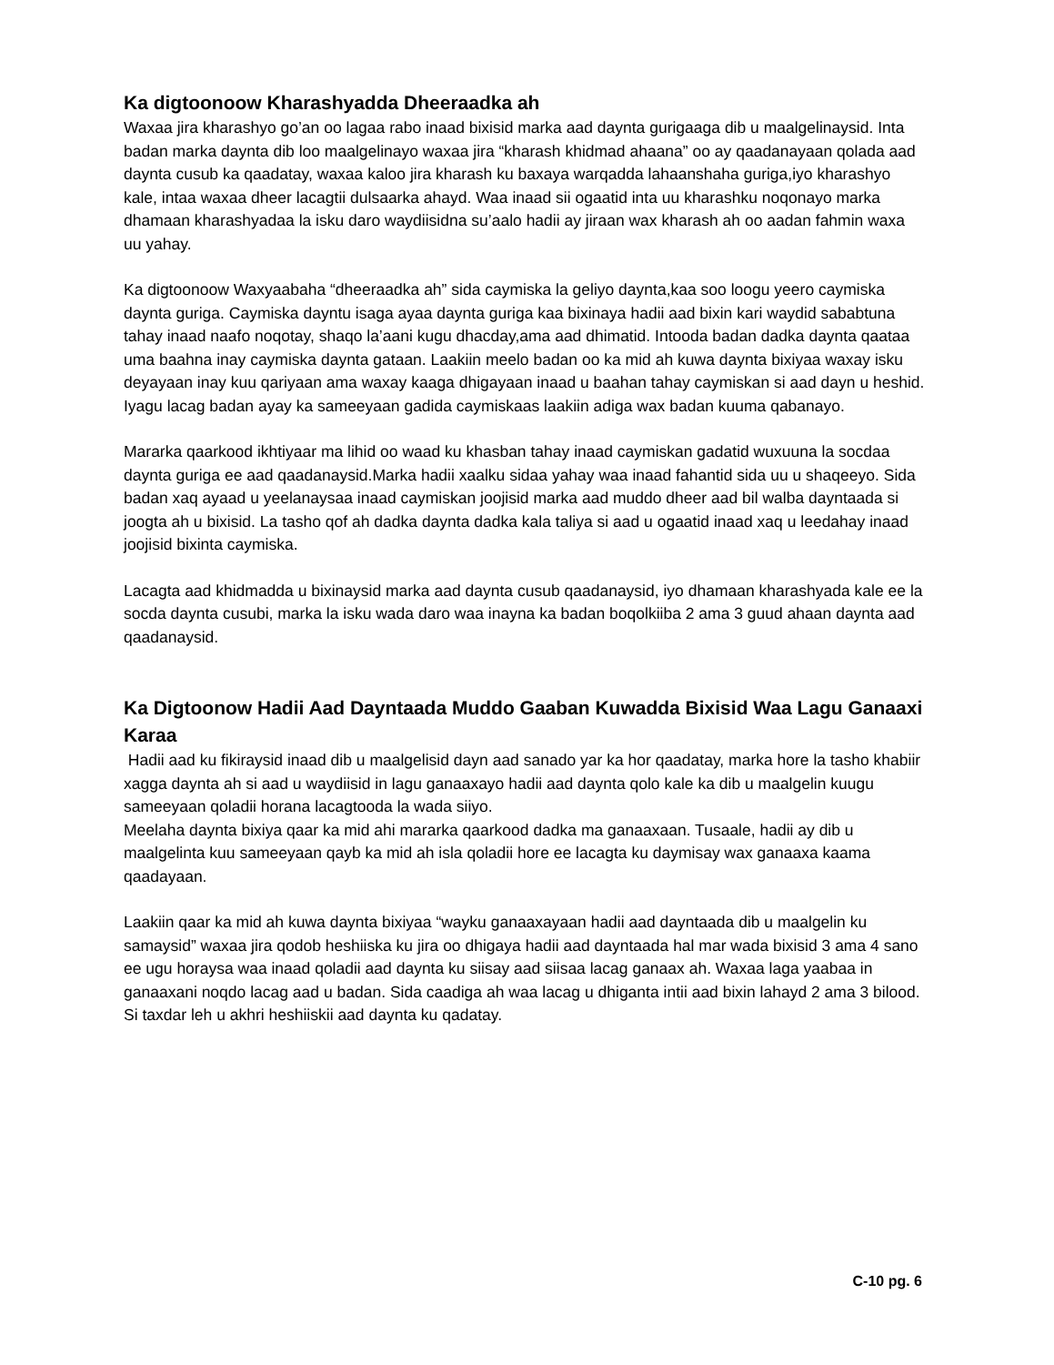Ka digtoonoow Kharashyadda Dheeraadka ah
Waxaa jira kharashyo go’an oo lagaa rabo inaad bixisid marka aad daynta gurigaaga dib u maalgelinaysid. Inta badan marka daynta dib loo maalgelinayo waxaa jira “kharash khidmad ahaana” oo ay qaadanayaan qolada aad daynta cusub ka qaadatay, waxaa kaloo jira kharash ku baxaya warqadda lahaanshaha guriga,iyo kharashyo kale, intaa waxaa dheer lacagtii dulsaarka ahayd. Waa inaad sii ogaatid inta uu kharashku noqonayo marka dhamaan kharashyadaa la isku daro waydiisidna su’aalo hadii ay jiraan wax kharash ah oo aadan fahmin waxa uu yahay.
Ka digtoonoow Waxyaabaha “dheeraadka ah” sida caymiska la geliyo daynta,kaa soo loogu yeero caymiska daynta guriga. Caymiska dayntu isaga ayaa daynta guriga kaa bixinaya hadii aad bixin kari waydid sababtuna tahay inaad naafo noqotay, shaqo la’aani kugu dhacday,ama aad dhimatid. Intooda badan dadka daynta qaataa uma baahna inay caymiska daynta gataan. Laakiin meelo badan oo ka mid ah kuwa daynta bixiyaa waxay isku deyayaan inay kuu qariyaan ama waxay kaaga dhigayaan inaad u baahan tahay caymiskan si aad dayn u heshid. Iyagu lacag badan ayay ka sameeyaan gadida caymiskaas laakiin adiga wax badan kuuma qabanayo.
Mararka qaarkood ikhtiyaar ma lihid oo waad ku khasban tahay inaad caymiskan gadatid wuxuuna la socdaa daynta guriga ee aad qaadanaysid.Marka hadii xaalku sidaa yahay waa inaad fahantid sida uu u shaqeeyo. Sida badan xaq ayaad u yeelanaysaa inaad caymiskan joojisid marka aad muddo dheer aad bil walba dayntaada si joogta ah u bixisid. La tasho qof ah dadka daynta dadka kala taliya si aad u ogaatid inaad xaq u leedahay inaad joojisid bixinta caymiska.
Lacagta aad khidmadda u bixinaysid marka aad daynta cusub qaadanaysid, iyo dhamaan kharashyada kale ee la socda daynta cusubi, marka la isku wada daro waa inayna ka badan boqolkiiba 2 ama 3 guud ahaan daynta aad qaadanaysid.
Ka Digtoonow Hadii Aad Dayntaada Muddo Gaaban Kuwadda Bixisid Waa Lagu Ganaaxi Karaa
Hadii aad ku fikiraysid inaad dib u maalgelisid dayn aad sanado yar ka hor qaadatay, marka hore la tasho khabiir xagga daynta ah si aad u waydiisid in lagu ganaaxayo hadii aad daynta qolo kale ka dib u maalgelin kuugu sameeyaan qoladii horana lacagtooda la wada siiyo.
Meelaha daynta bixiya qaar ka mid ahi mararka qaarkood dadka ma ganaaxaan. Tusaale, hadii ay dib u maalgelinta kuu sameeyaan qayb ka mid ah isla qoladii hore ee lacagta ku daymisay wax ganaaxa kaama qaadayaan.
Laakiin qaar ka mid ah kuwa daynta bixiyaa “wayku ganaaxayaan hadii aad dayntaada dib u maalgelin ku samaysid” waxaa jira qodob heshiiska ku jira oo dhigaya hadii aad dayntaada hal mar wada bixisid 3 ama 4 sano ee ugu horaysa waa inaad qoladii aad daynta ku siisay aad siisaa lacag ganaax ah. Waxaa laga yaabaa in ganaaxani noqdo lacag aad u badan. Sida caadiga ah waa lacag u dhiganta intii aad bixin lahayd 2 ama 3 bilood. Si taxdar leh u akhri heshiiskii aad daynta ku qadatay.
C-10 pg. 6